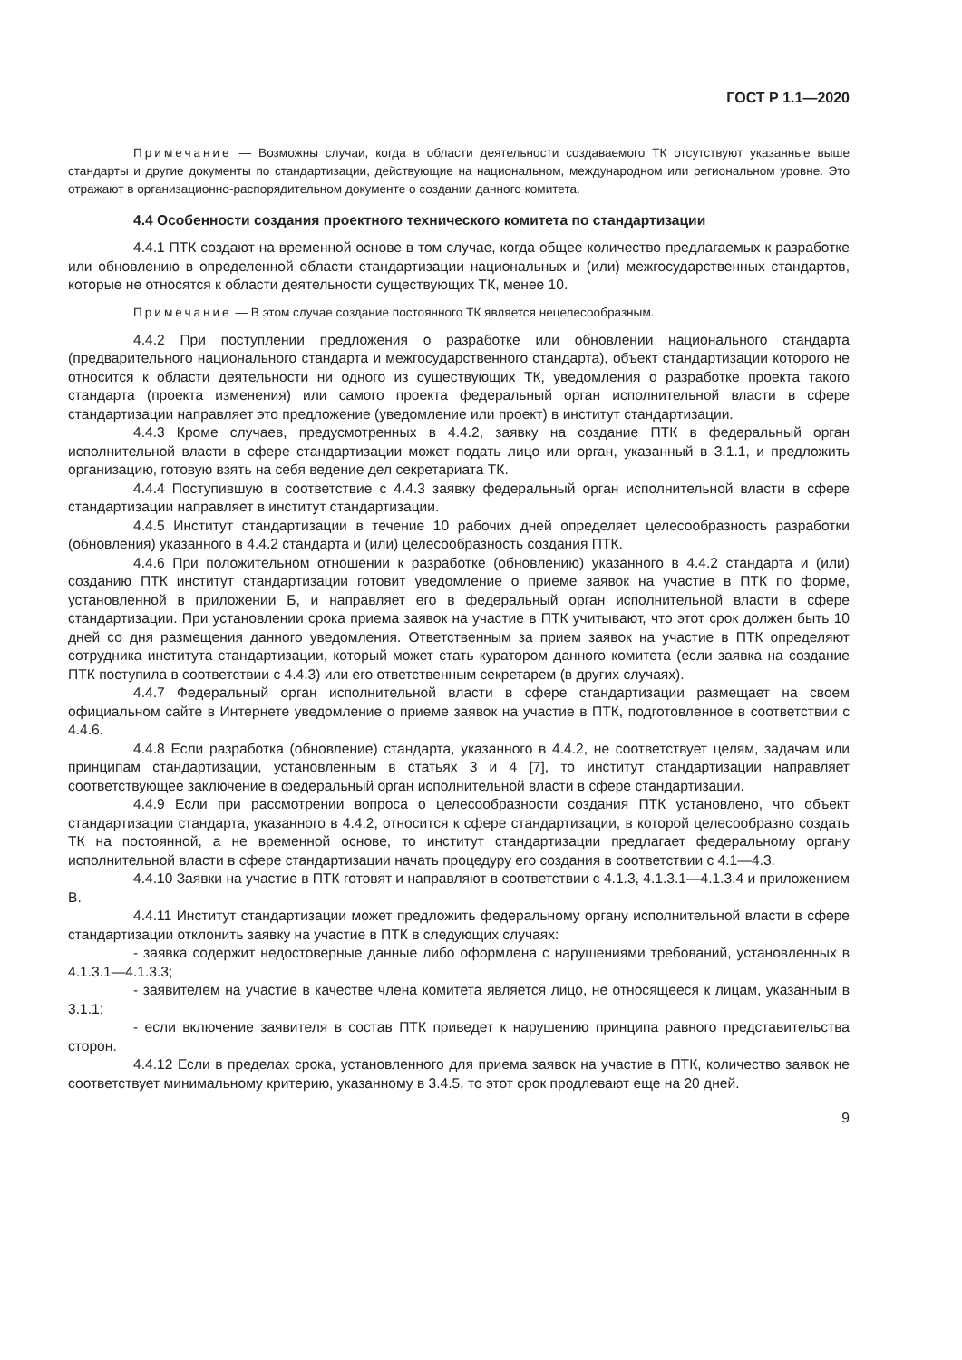ГОСТ Р 1.1—2020
Примечание — Возможны случаи, когда в области деятельности создаваемого ТК отсутствуют указанные выше стандарты и другие документы по стандартизации, действующие на национальном, международном или региональном уровне. Это отражают в организационно-распорядительном документе о создании данного комитета.
4.4 Особенности создания проектного технического комитета по стандартизации
4.4.1 ПТК создают на временной основе в том случае, когда общее количество предлагаемых к разработке или обновлению в определенной области стандартизации национальных и (или) межгосударственных стандартов, которые не относятся к области деятельности существующих ТК, менее 10.
Примечание — В этом случае создание постоянного ТК является нецелесообразным.
4.4.2 При поступлении предложения о разработке или обновлении национального стандарта (предварительного национального стандарта и межгосударственного стандарта), объект стандартизации которого не относится к области деятельности ни одного из существующих ТК, уведомления о разработке проекта такого стандарта (проекта изменения) или самого проекта федеральный орган исполнительной власти в сфере стандартизации направляет это предложение (уведомление или проект) в институт стандартизации.
4.4.3 Кроме случаев, предусмотренных в 4.4.2, заявку на создание ПТК в федеральный орган исполнительной власти в сфере стандартизации может подать лицо или орган, указанный в 3.1.1, и предложить организацию, готовую взять на себя ведение дел секретариата ТК.
4.4.4 Поступившую в соответствие с 4.4.3 заявку федеральный орган исполнительной власти в сфере стандартизации направляет в институт стандартизации.
4.4.5 Институт стандартизации в течение 10 рабочих дней определяет целесообразность разработки (обновления) указанного в 4.4.2 стандарта и (или) целесообразность создания ПТК.
4.4.6 При положительном отношении к разработке (обновлению) указанного в 4.4.2 стандарта и (или) созданию ПТК институт стандартизации готовит уведомление о приеме заявок на участие в ПТК по форме, установленной в приложении Б, и направляет его в федеральный орган исполнительной власти в сфере стандартизации. При установлении срока приема заявок на участие в ПТК учитывают, что этот срок должен быть 10 дней со дня размещения данного уведомления. Ответственным за прием заявок на участие в ПТК определяют сотрудника института стандартизации, который может стать куратором данного комитета (если заявка на создание ПТК поступила в соответствии с 4.4.3) или его ответственным секретарем (в других случаях).
4.4.7 Федеральный орган исполнительной власти в сфере стандартизации размещает на своем официальном сайте в Интернете уведомление о приеме заявок на участие в ПТК, подготовленное в соответствии с 4.4.6.
4.4.8 Если разработка (обновление) стандарта, указанного в 4.4.2, не соответствует целям, задачам или принципам стандартизации, установленным в статьях 3 и 4 [7], то институт стандартизации направляет соответствующее заключение в федеральный орган исполнительной власти в сфере стандартизации.
4.4.9 Если при рассмотрении вопроса о целесообразности создания ПТК установлено, что объект стандартизации стандарта, указанного в 4.4.2, относится к сфере стандартизации, в которой целесообразно создать ТК на постоянной, а не временной основе, то институт стандартизации предлагает федеральному органу исполнительной власти в сфере стандартизации начать процедуру его создания в соответствии с 4.1—4.3.
4.4.10 Заявки на участие в ПТК готовят и направляют в соответствии с 4.1.3, 4.1.3.1—4.1.3.4 и приложением В.
4.4.11 Институт стандартизации может предложить федеральному органу исполнительной власти в сфере стандартизации отклонить заявку на участие в ПТК в следующих случаях:
- заявка содержит недостоверные данные либо оформлена с нарушениями требований, установленных в 4.1.3.1—4.1.3.3;
- заявителем на участие в качестве члена комитета является лицо, не относящееся к лицам, указанным в 3.1.1;
- если включение заявителя в состав ПТК приведет к нарушению принципа равного представительства сторон.
4.4.12 Если в пределах срока, установленного для приема заявок на участие в ПТК, количество заявок не соответствует минимальному критерию, указанному в 3.4.5, то этот срок продлевают еще на 20 дней.
9